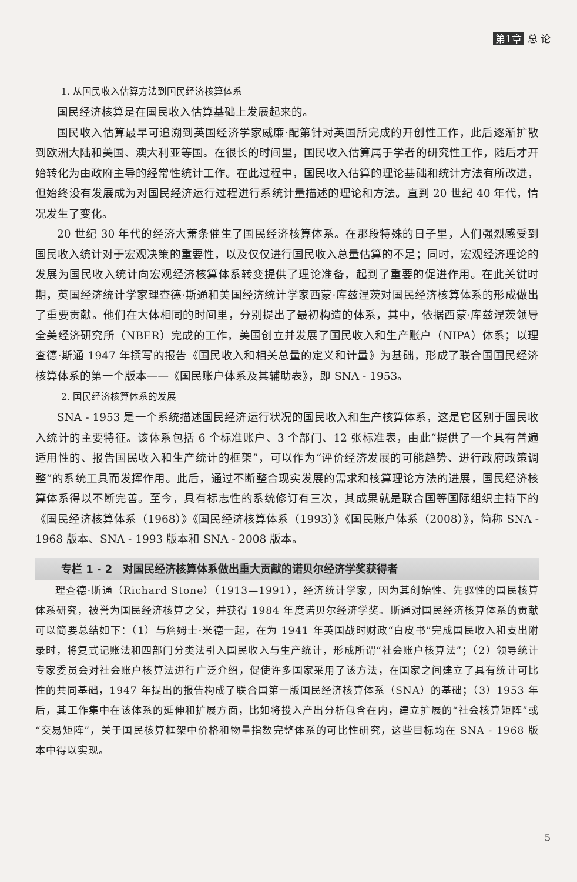第1章 总 论
1. 从国民收入估算方法到国民经济核算体系
国民经济核算是在国民收入估算基础上发展起来的。
国民收入估算最早可追溯到英国经济学家威廉·配第针对英国所完成的开创性工作，此后逐渐扩散到欧洲大陆和美国、澳大利亚等国。在很长的时间里，国民收入估算属于学者的研究性工作，随后才开始转化为由政府主导的经常性统计工作。在此过程中，国民收入估算的理论基础和统计方法有所改进，但始终没有发展成为对国民经济运行过程进行系统计量描述的理论和方法。直到 20 世纪 40 年代，情况发生了变化。
20 世纪 30 年代的经济大萧条催生了国民经济核算体系。在那段特殊的日子里，人们强烈感受到国民收入统计对于宏观决策的重要性，以及仅仅进行国民收入总量估算的不足；同时，宏观经济理论的发展为国民收入统计向宏观经济核算体系转变提供了理论准备，起到了重要的促进作用。在此关键时期，英国经济统计学家理查德·斯通和美国经济统计学家西蒙·库兹涅茨对国民经济核算体系的形成做出了重要贡献。他们在大体相同的时间里，分别提出了最初构造的体系，其中，依据西蒙·库兹涅茨领导全美经济研究所（NBER）完成的工作，美国创立并发展了国民收入和生产账户（NIPA）体系；以理查德·斯通 1947 年撰写的报告《国民收入和相关总量的定义和计量》为基础，形成了联合国国民经济核算体系的第一个版本——《国民账户体系及其辅助表》，即 SNA - 1953。
2. 国民经济核算体系的发展
SNA - 1953 是一个系统描述国民经济运行状况的国民收入和生产核算体系，这是它区别于国民收入统计的主要特征。该体系包括 6 个标准账户、3 个部门、12 张标准表，由此“提供了一个具有普遍适用性的、报告国民收入和生产统计的框架”，可以作为“评价经济发展的可能趋势、进行政府政策调整”的系统工具而发挥作用。此后，通过不断整合现实发展的需求和核算理论方法的进展，国民经济核算体系得以不断完善。至今，具有标志性的系统修订有三次，其成果就是联合国等国际组织主持下的《国民经济核算体系（1968）》《国民经济核算体系（1993）》《国民账户体系（2008）》，简称 SNA - 1968 版本、SNA - 1993 版本和 SNA - 2008 版本。
专栏 1 - 2　对国民经济核算体系做出重大贡献的诺贝尔经济学奖获得者
理查德·斯通（Richard Stone）（1913—1991），经济统计学家，因为其创始性、先驱性的国民核算体系研究，被誉为国民经济核算之父，并获得 1984 年度诺贝尔经济学奖。斯通对国民经济核算体系的贡献可以简要总结如下：（1）与詹姆士·米德一起，在为 1941 年英国战时财政“白皮书”完成国民收入和支出附录时，将复式记账法和四部门分类法引入国民收入与生产统计，形成所谓“社会账户核算法”；（2）领导统计专家委员会对社会账户核算法进行广泛介绍，促使许多国家采用了该方法，在国家之间建立了具有统计可比性的共同基础，1947 年提出的报告构成了联合国第一版国民经济核算体系（SNA）的基础；（3）1953 年后，其工作集中在该体系的延伸和扩展方面，比如将投入产出分析包含在内，建立扩展的“社会核算矩阵”或“交易矩阵”，关于国民核算框架中价格和物量指数完整体系的可比性研究，这些目标均在 SNA - 1968 版本中得以实现。
5